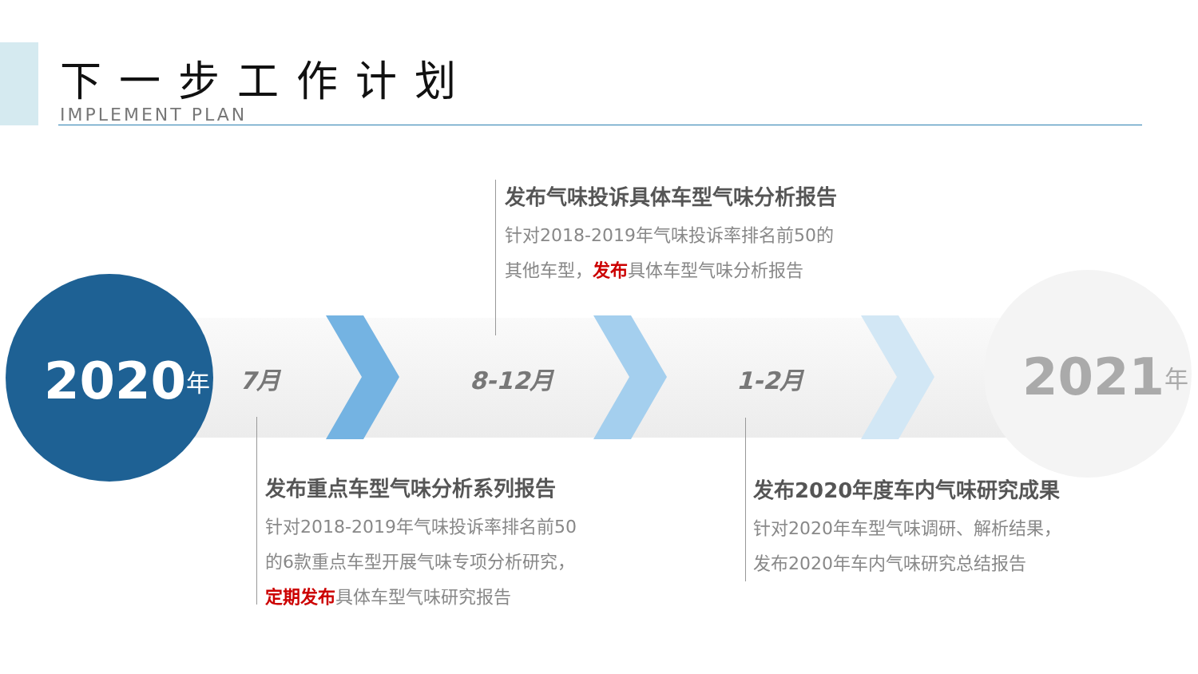下一步工作计划
IMPLEMENT PLAN
2020 年 7月 8-12月 1-2月 2021 年
发布气味投诉具体车型气味分析报告
针对2018-2019年气味投诉率排名前50的
其他车型，发布具体车型气味分析报告
发布重点车型气味分析系列报告
针对2018-2019年气味投诉率排名前50
的6款重点车型开展气味专项分析研究，
定期发布具体车型气味研究报告
发布2020年度车内气味研究成果
针对2020年车型气味调研、解析结果，
发布2020年车内气味研究总结报告